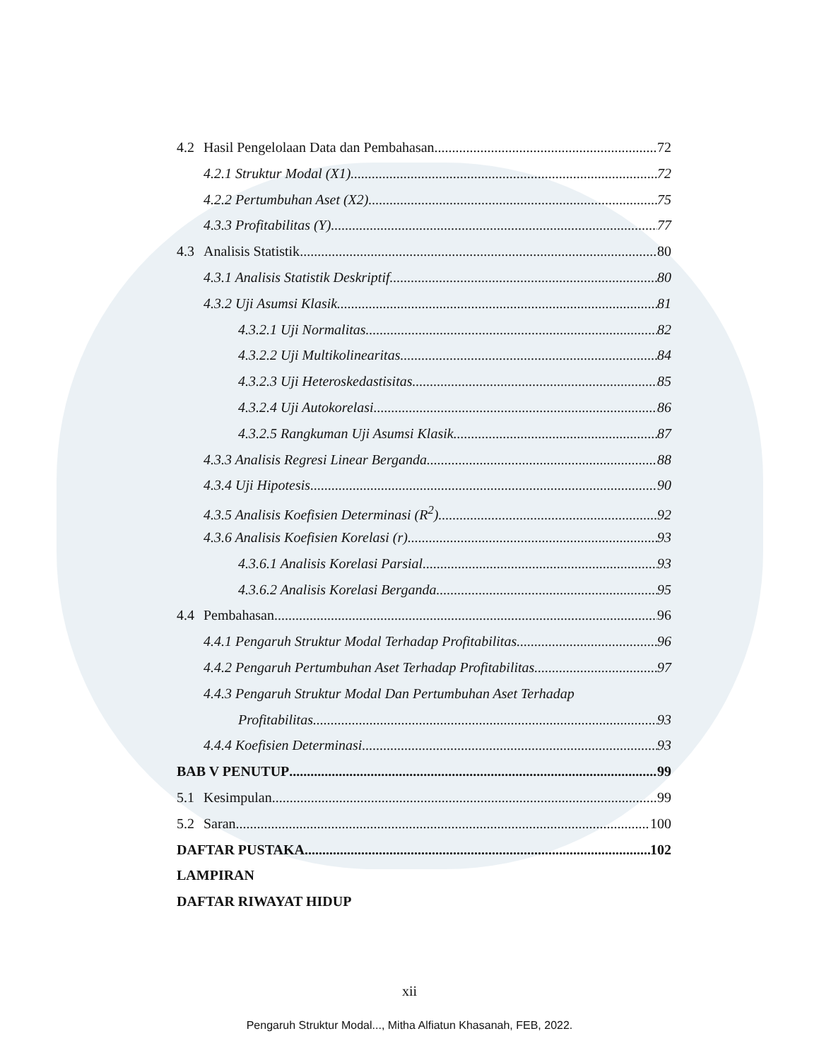4.2 Hasil Pengelolaan Data dan Pembahasan 72
4.2.1 Struktur Modal (X1) 72
4.2.2 Pertumbuhan Aset (X2) 75
4.3.3 Profitabilitas (Y) 77
4.3 Analisis Statistik 80
4.3.1 Analisis Statistik Deskriptif 80
4.3.2 Uji Asumsi Klasik 81
4.3.2.1 Uji Normalitas 82
4.3.2.2 Uji Multikolinearitas 84
4.3.2.3 Uji Heteroskedastisitas 85
4.3.2.4 Uji Autokorelasi 86
4.3.2.5 Rangkuman Uji Asumsi Klasik 87
4.3.3 Analisis Regresi Linear Berganda 88
4.3.4 Uji Hipotesis 90
4.3.5 Analisis Koefisien Determinasi (R<sup>2</sup>) 92
4.3.6 Analisis Koefisien Korelasi (r) 93
4.3.6.1 Analisis Korelasi Parsial 93
4.3.6.2 Analisis Korelasi Berganda 95
4.4 Pembahasan 96
4.4.1 Pengaruh Struktur Modal Terhadap Profitabilitas 96
4.4.2 Pengaruh Pertumbuhan Aset Terhadap Profitabilitas 97
4.4.3 Pengaruh Struktur Modal Dan Pertumbuhan Aset Terhadap
Profitabilitas 93
4.4.4 Koefisien Determinasi 93
BAB V PENUTUP 99
5.1 Kesimpulan 99
5.2 Saran 100
DAFTAR PUSTAKA 102
LAMPIRAN
DAFTAR RIWAYAT HIDUP
xii
Pengaruh Struktur Modal..., Mitha Alfiatun Khasanah, FEB, 2022.